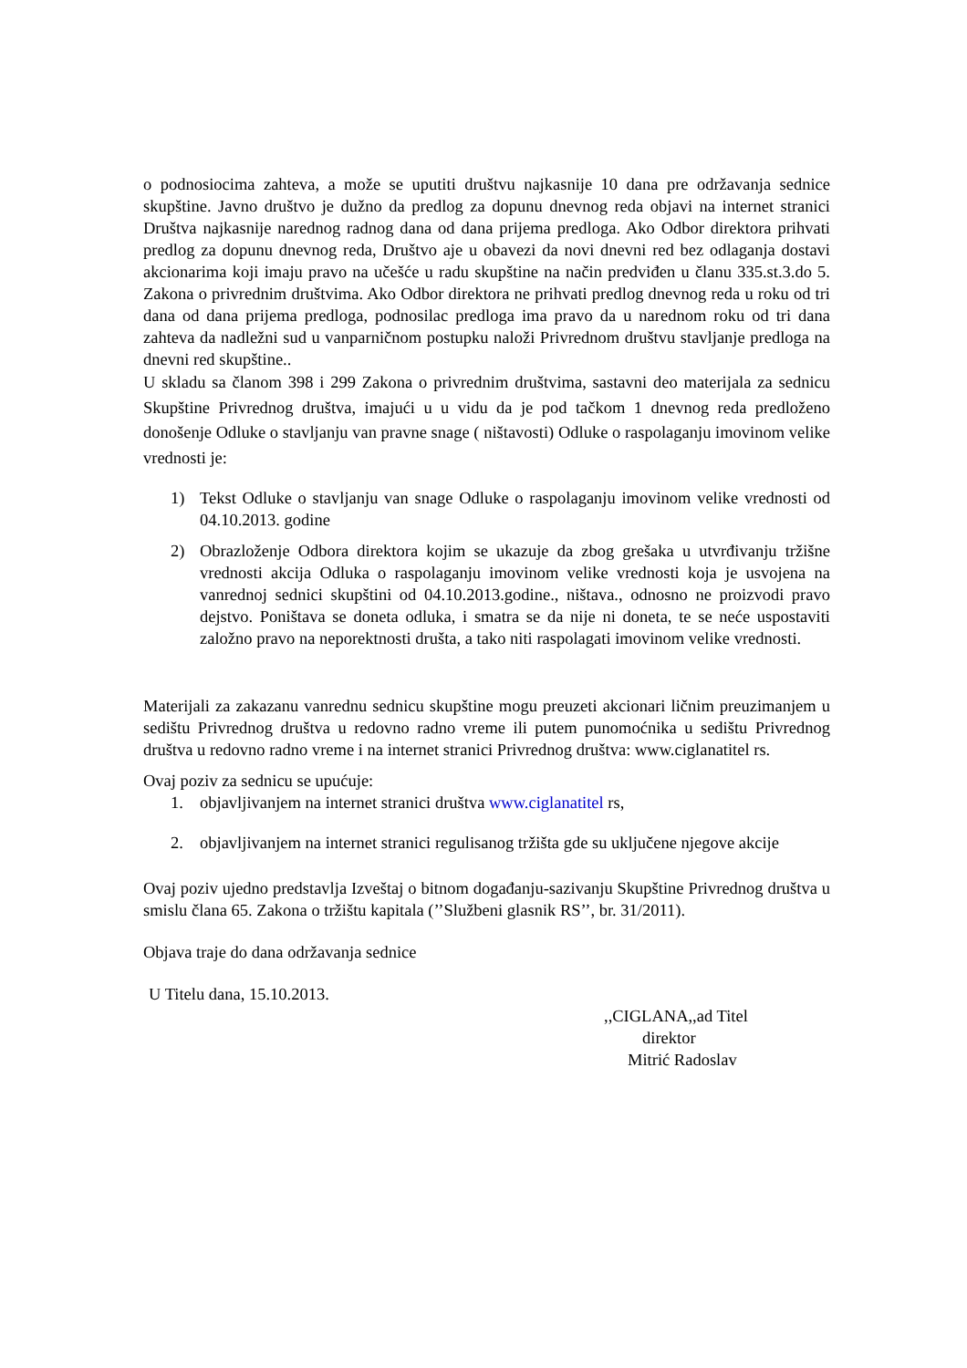o podnosiocima zahteva, a može se uputiti društvu najkasnije 10 dana pre održavanja sednice skupštine. Javno društvo je dužno da predlog za dopunu dnevnog reda objavi na internet stranici Društva najkasnije narednog radnog dana od dana prijema predloga. Ako Odbor direktora prihvati predlog za dopunu dnevnog reda, Društvo aje u obavezi da novi dnevni red bez odlaganja dostavi akcionarima koji imaju pravo na učešće u radu skupštine na način predviđen u članu 335.st.3.do 5. Zakona o privrednim društvima. Ako Odbor direktora ne prihvati predlog dnevnog reda u roku od tri dana od dana prijema predloga, podnosilac predloga ima pravo da u narednom roku od tri dana zahteva da nadležni sud u vanparničnom postupku naloži Privrednom društvu stavljanje predloga na dnevni red skupštine..
U skladu sa članom 398 i 299 Zakona o privrednim društvima, sastavni deo materijala za sednicu Skupštine Privrednog društva, imajući u u vidu da je pod tačkom 1 dnevnog reda predloženo donošenje Odluke o stavljanju van pravne snage ( ništavosti) Odluke o raspolaganju imovinom velike vrednosti je:
1) Tekst Odluke o stavljanju van snage Odluke o raspolaganju imovinom velike vrednosti od 04.10.2013. godine
2) Obrazloženje Odbora direktora kojim se ukazuje da zbog grešaka u utvrđivanju tržišne vrednosti akcija Odluka o raspolaganju imovinom velike vrednosti koja je usvojena na vanrednoj sednici skupštini od 04.10.2013.godine., ništava., odnosno ne proizvodi pravo dejstvo. Poništava se doneta odluka, i smatra se da nije ni doneta, te se neće uspostaviti založno pravo na neporektnosti društa, a tako niti raspolagati imovinom velike vrednosti.
Materijali za zakazanu vanrednu sednicu skupštine mogu preuzeti akcionari ličnim preuzimanjem u sedištu Privrednog društva u redovno radno vreme ili putem punomoćnika u sedištu Privrednog društva u redovno radno vreme i na internet stranici Privrednog društva: www.ciglanatitel rs.
Ovaj poziv za sednicu se upućuje:
1. objavljivanjem na internet stranici društva www.ciglanatitel rs,
2. objavljivanjem na internet stranici regulisanog tržišta gde su uključene njegove akcije
Ovaj poziv ujedno predstavlja Izveštaj o bitnom događanju-sazivanju Skupštine Privrednog društva u smislu člana 65. Zakona o tržištu kapitala (’’Službeni glasnik RS’’, br. 31/2011).
Objava traje do dana održavanja sednice
U Titelu dana, 15.10.2013.
,,CIGLANA,,ad Titel
direktor
Mitrić Radoslav